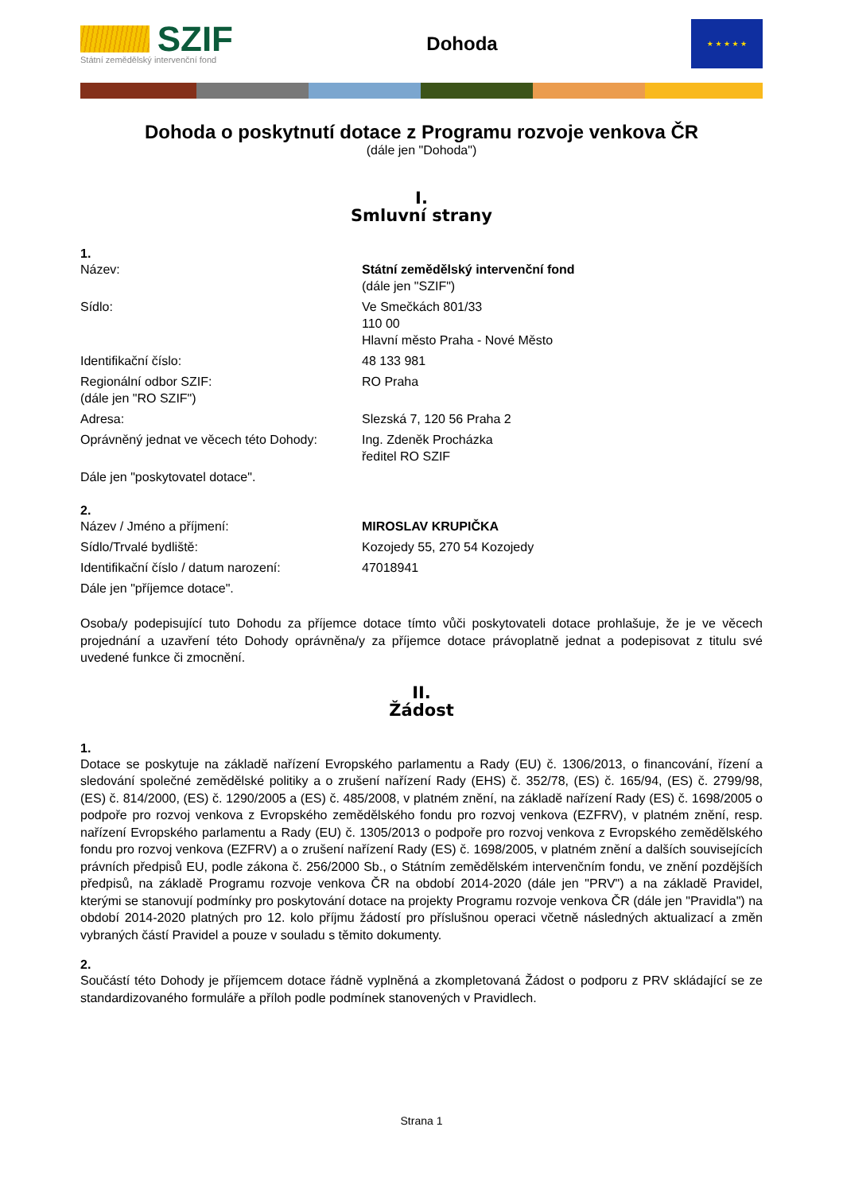SZIF
Státní zemědělský intervenční fond
Dohoda
★ ★ ★ ★ ★
Dohoda o poskytnutí dotace z Programu rozvoje venkova ČR
(dále jen "Dohoda")
I.
Smluvní strany
1.
Název: Státní zemědělský intervenční fond
(dále jen "SZIF")
Sídlo: Ve Smečkách 801/33
110 00
Hlavní město Praha - Nové Město
Identifikační číslo: 48 133 981
Regionální odbor SZIF:
(dále jen "RO SZIF")
RO Praha
Adresa: Slezská 7, 120 56 Praha 2
Oprávněný jednat ve věcech této Dohody:
Ing. Zdeněk Procházka
ředitel RO SZIF
Dále jen "poskytovatel dotace".
2.
Název / Jméno a příjmení: MIROSLAV KRUPIČKA
Sídlo/Trvalé bydliště: Kozojedy 55, 270 54 Kozojedy
Identifikační číslo / datum narození:
47018941
Dále jen "příjemce dotace".
Osoba/y podepisující tuto Dohodu za příjemce dotace tímto vůči poskytovateli dotace prohlašuje, že je ve věcech projednání a uzavření této Dohody oprávněna/y za příjemce dotace právoplatně jednat a podepisovat z titulu své uvedené funkce či zmocnění.
II.
Žádost
1.
Dotace se poskytuje na základě nařízení Evropského parlamentu a Rady (EU) č. 1306/2013, o financování, řízení a sledování společné zemědělské politiky a o zrušení nařízení Rady (EHS) č. 352/78, (ES) č. 165/94, (ES) č. 2799/98, (ES) č. 814/2000, (ES) č. 1290/2005 a (ES) č. 485/2008, v platném znění, na základě nařízení Rady (ES) č. 1698/2005 o podpoře pro rozvoj venkova z Evropského zemědělského fondu pro rozvoj venkova (EZFRV), v platném znění, resp. nařízení Evropského parlamentu a Rady (EU) č. 1305/2013 o podpoře pro rozvoj venkova z Evropského zemědělského fondu pro rozvoj venkova (EZFRV) a o zrušení nařízení Rady (ES) č. 1698/2005, v platném znění a dalších souvisejících právních předpisů EU, podle zákona č. 256/2000 Sb., o Státním zemědělském intervenčním fondu, ve znění pozdějších předpisů, na základě Programu rozvoje venkova ČR na období 2014-2020 (dále jen "PRV") a na základě Pravidel, kterými se stanovují podmínky pro poskytování dotace na projekty Programu rozvoje venkova ČR (dále jen "Pravidla") na období 2014-2020 platných pro 12. kolo příjmu žádostí pro příslušnou operaci včetně následných aktualizací a změn vybraných částí Pravidel a pouze v souladu s těmito dokumenty.
2.
Součástí této Dohody je příjemcem dotace řádně vyplněná a zkompletovaná Žádost o podporu z PRV skládající se ze standardizovaného formuláře a příloh podle podmínek stanovených v Pravidlech.
Strana 1